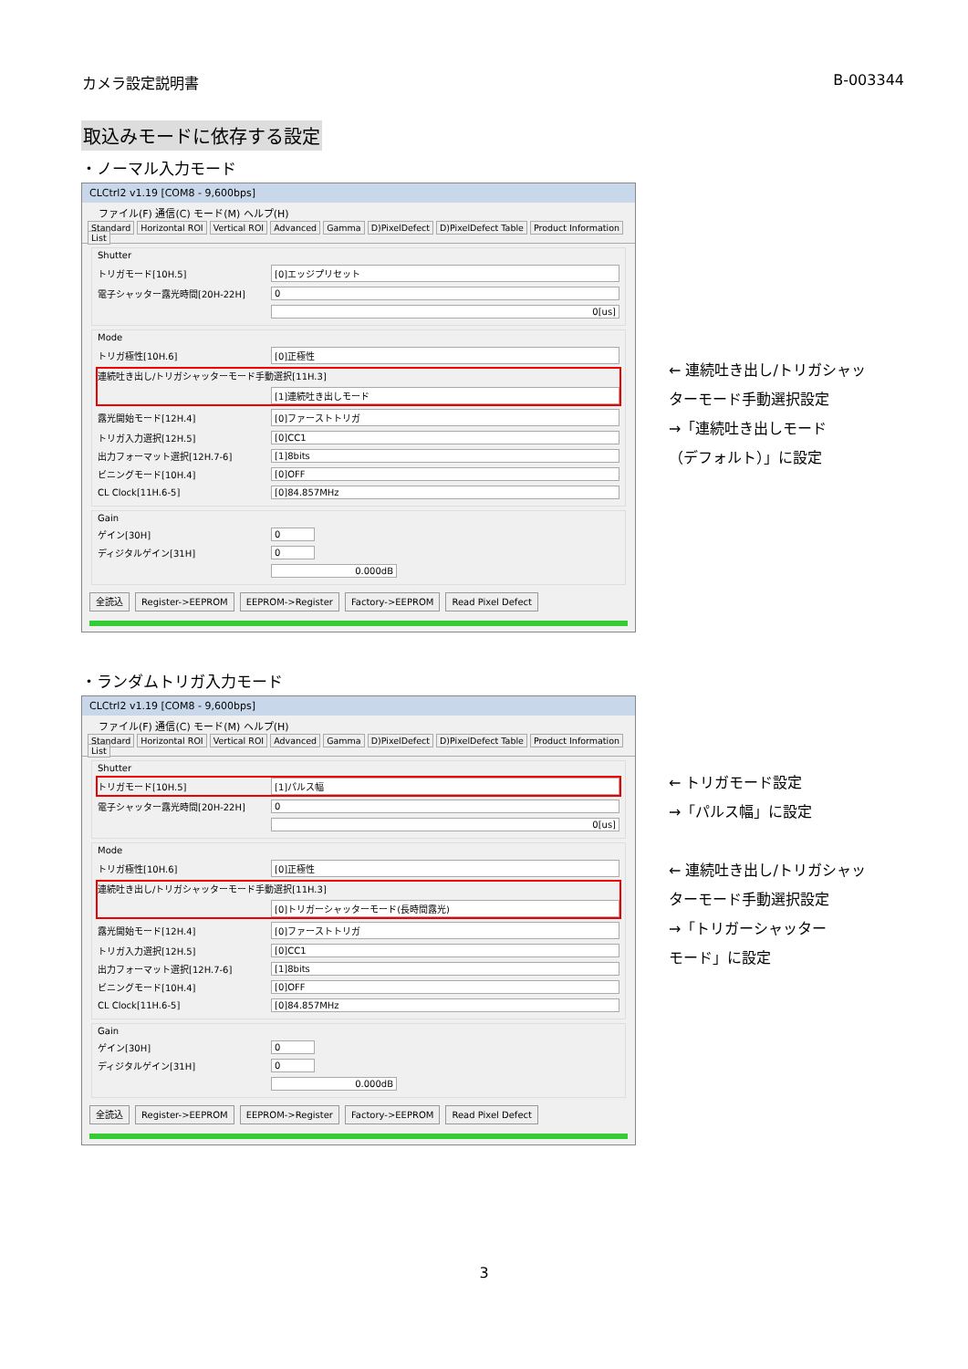カメラ設定説明書 B-003344
取込みモードに依存する設定
・ノーマル入力モード
CLCtrl2 v1.19 [COM8 - 9,600bps]
ファイル(F) 通信(C) モード(M) ヘルプ(H)
Standard Horizontal ROI Vertical ROI Advanced Gamma D)PixelDefect D)PixelDefect Table Product Information List
Shutter
トリガモード[10H.5] [0]エッジプリセット
電子シャッター露光時間[20H-22H] 0
0[us]
Mode
トリガ極性[10H.6] [0]正極性
連続吐き出し/トリガシャッターモード手動選択[11H.3]
[1]連続吐き出しモード
露光開始モード[12H.4] [0]ファーストトリガ
トリガ入力選択[12H.5] [0]CC1
出力フォーマット選択[12H.7-6] [1]8bits
ビニングモード[10H.4] [0]OFF
CL Clock[11H.6-5] [0]84.857MHz
Gain
ゲイン[30H] 0
ディジタルゲイン[31H] 0
0.000dB
全読込 Register->EEPROM EEPROM->Register Factory->EEPROM Read Pixel Defect
← 連続吐き出し/トリガシャッ
ターモード手動選択設定
→「連続吐き出しモード
（デフォルト）」に設定
・ランダムトリガ入力モード
CLCtrl2 v1.19 [COM8 - 9,600bps]
ファイル(F) 通信(C) モード(M) ヘルプ(H)
Standard Horizontal ROI Vertical ROI Advanced Gamma D)PixelDefect D)PixelDefect Table Product Information List
Shutter
トリガモード[10H.5] [1]パルス幅
電子シャッター露光時間[20H-22H] 0
0[us]
Mode
トリガ極性[10H.6] [0]正極性
連続吐き出し/トリガシャッターモード手動選択[11H.3]
[0]トリガーシャッターモード(長時間露光)
露光開始モード[12H.4] [0]ファーストトリガ
トリガ入力選択[12H.5] [0]CC1
出力フォーマット選択[12H.7-6] [1]8bits
ビニングモード[10H.4] [0]OFF
CL Clock[11H.6-5] [0]84.857MHz
Gain
ゲイン[30H] 0
ディジタルゲイン[31H] 0
0.000dB
全読込 Register->EEPROM EEPROM->Register Factory->EEPROM Read Pixel Defect
← トリガモード設定
→「パルス幅」に設定
← 連続吐き出し/トリガシャッ
ターモード手動選択設定
→「トリガーシャッター
モード」に設定
3